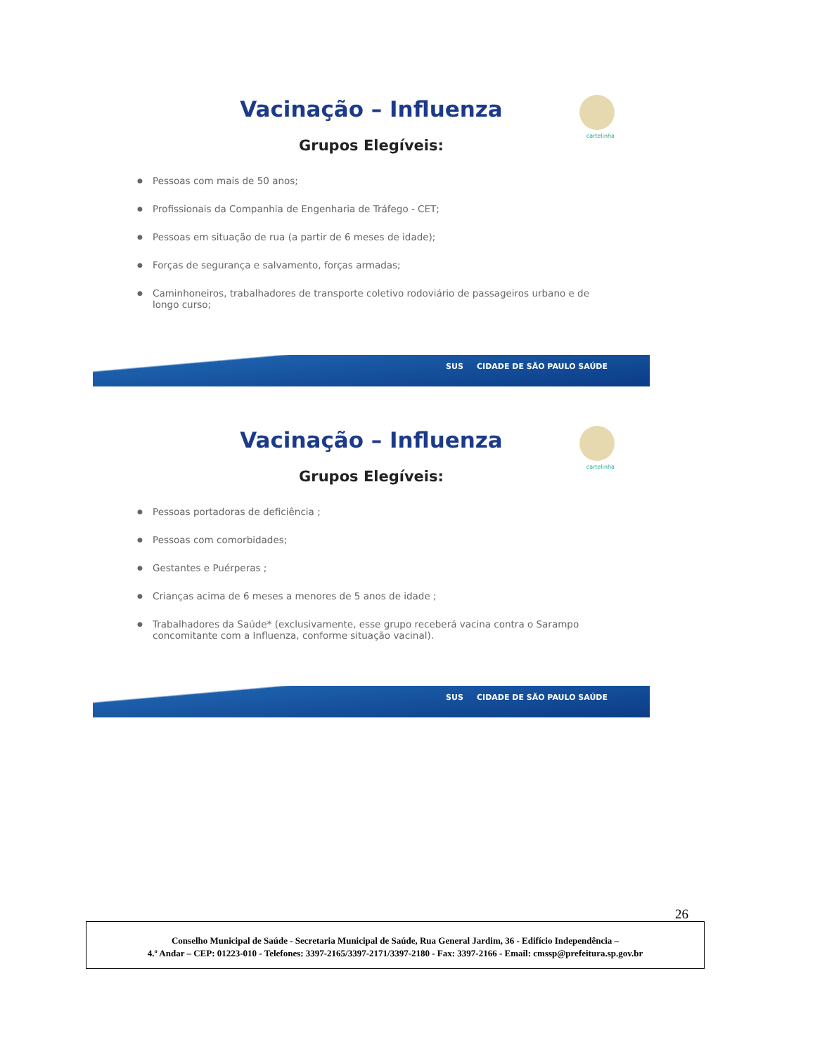cartelinha
Vacinação – Influenza
Grupos Elegíveis:
● Pessoas com mais de 50 anos;
● Profissionais da Companhia de Engenharia de Tráfego - CET;
● Pessoas em situação de rua (a partir de 6 meses de idade);
● Forças de segurança e salvamento, forças armadas;
● Caminhoneiros, trabalhadores de transporte coletivo rodoviário de passageiros urbano e de longo curso;
SUS CIDADE DE SÃO PAULO SAÚDE
cartelinha
Vacinação – Influenza
Grupos Elegíveis:
● Pessoas portadoras de deficiência ;
● Pessoas com comorbidades;
● Gestantes e Puérperas ;
● Crianças acima de 6 meses a menores de 5 anos de idade ;
● Trabalhadores da Saúde* (exclusivamente, esse grupo receberá vacina contra o Sarampo concomitante com a Influenza, conforme situação vacinal).
SUS CIDADE DE SÃO PAULO SAÚDE
26
Conselho Municipal de Saúde - Secretaria Municipal de Saúde, Rua General Jardim, 36 - Edifício Independência –
4.º Andar – CEP: 01223-010 - Telefones: 3397-2165/3397-2171/3397-2180 - Fax: 3397-2166 - Email: cmssp@prefeitura.sp.gov.br